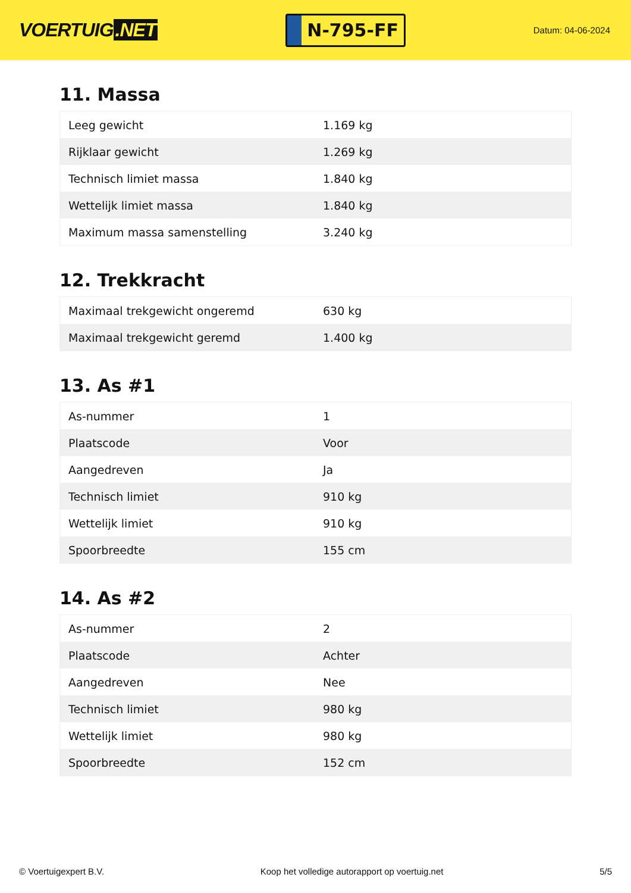VOERTUIG.NET
N-795-FF
Datum: 04-06-2024
11. Massa
| Leeg gewicht | 1.169 kg |
| Rijklaar gewicht | 1.269 kg |
| Technisch limiet massa | 1.840 kg |
| Wettelijk limiet massa | 1.840 kg |
| Maximum massa samenstelling | 3.240 kg |
12. Trekkracht
| Maximaal trekgewicht ongeremd | 630 kg |
| Maximaal trekgewicht geremd | 1.400 kg |
13. As #1
| As-nummer | 1 |
| Plaatscode | Voor |
| Aangedreven | Ja |
| Technisch limiet | 910 kg |
| Wettelijk limiet | 910 kg |
| Spoorbreedte | 155 cm |
14. As #2
| As-nummer | 2 |
| Plaatscode | Achter |
| Aangedreven | Nee |
| Technisch limiet | 980 kg |
| Wettelijk limiet | 980 kg |
| Spoorbreedte | 152 cm |
© Voertuigexpert B.V. Koop het volledige autorapport op voertuig.net 5/5